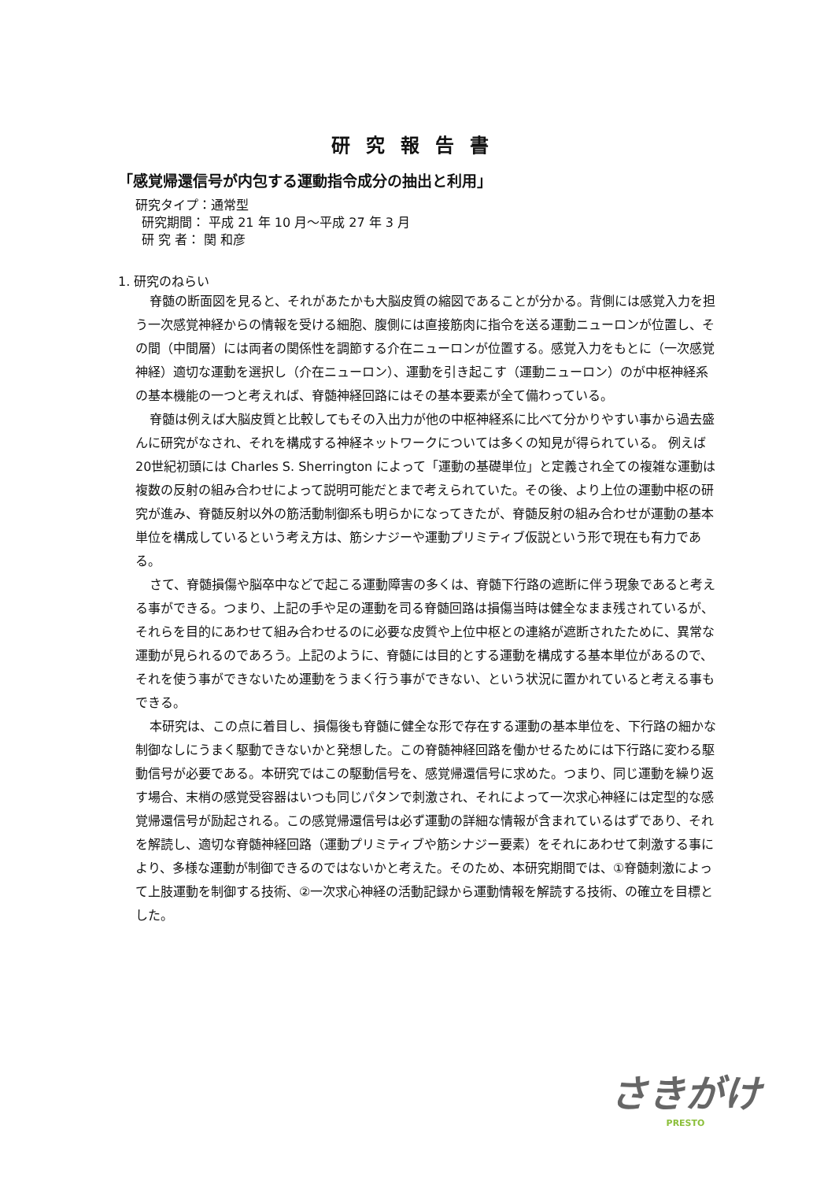研究報告書
「感覚帰還信号が内包する運動指令成分の抽出と利用」
研究タイプ：通常型
研究期間： 平成 21 年 10 月～平成 27 年 3 月
研 究 者： 関 和彦
1. 研究のねらい
脊髄の断面図を見ると、それがあたかも大脳皮質の縮図であることが分かる。背側には感覚入力を担う一次感覚神経からの情報を受ける細胞、腹側には直接筋肉に指令を送る運動ニューロンが位置し、その間（中間層）には両者の関係性を調節する介在ニューロンが位置する。感覚入力をもとに（一次感覚神経）適切な運動を選択し（介在ニューロン）、運動を引き起こす（運動ニューロン）のが中枢神経系の基本機能の一つと考えれば、脊髄神経回路にはその基本要素が全て備わっている。
脊髄は例えば大脳皮質と比較してもその入出力が他の中枢神経系に比べて分かりやすい事から過去盛んに研究がなされ、それを構成する神経ネットワークについては多くの知見が得られている。 例えば20世紀初頭には Charles S. Sherrington によって「運動の基礎単位」と定義され全ての複雑な運動は複数の反射の組み合わせによって説明可能だとまで考えられていた。その後、より上位の運動中枢の研究が進み、脊髄反射以外の筋活動制御系も明らかになってきたが、脊髄反射の組み合わせが運動の基本単位を構成しているという考え方は、筋シナジーや運動プリミティブ仮説という形で現在も有力である。
さて、脊髄損傷や脳卒中などで起こる運動障害の多くは、脊髄下行路の遮断に伴う現象であると考える事ができる。つまり、上記の手や足の運動を司る脊髄回路は損傷当時は健全なまま残されているが、それらを目的にあわせて組み合わせるのに必要な皮質や上位中枢との連絡が遮断されたために、異常な運動が見られるのであろう。上記のように、脊髄には目的とする運動を構成する基本単位があるので、それを使う事ができないため運動をうまく行う事ができない、という状況に置かれていると考える事もできる。
本研究は、この点に着目し、損傷後も脊髄に健全な形で存在する運動の基本単位を、下行路の細かな制御なしにうまく駆動できないかと発想した。この脊髄神経回路を働かせるためには下行路に変わる駆動信号が必要である。本研究ではこの駆動信号を、感覚帰還信号に求めた。つまり、同じ運動を繰り返す場合、末梢の感覚受容器はいつも同じパタンで刺激され、それによって一次求心神経には定型的な感覚帰還信号が励起される。この感覚帰還信号は必ず運動の詳細な情報が含まれているはずであり、それを解読し、適切な脊髄神経回路（運動プリミティブや筋シナジー要素）をそれにあわせて刺激する事により、多様な運動が制御できるのではないかと考えた。そのため、本研究期間では、①脊髄刺激によって上肢運動を制御する技術、②一次求心神経の活動記録から運動情報を解読する技術、の確立を目標とした。
さきがけ
PRESTO